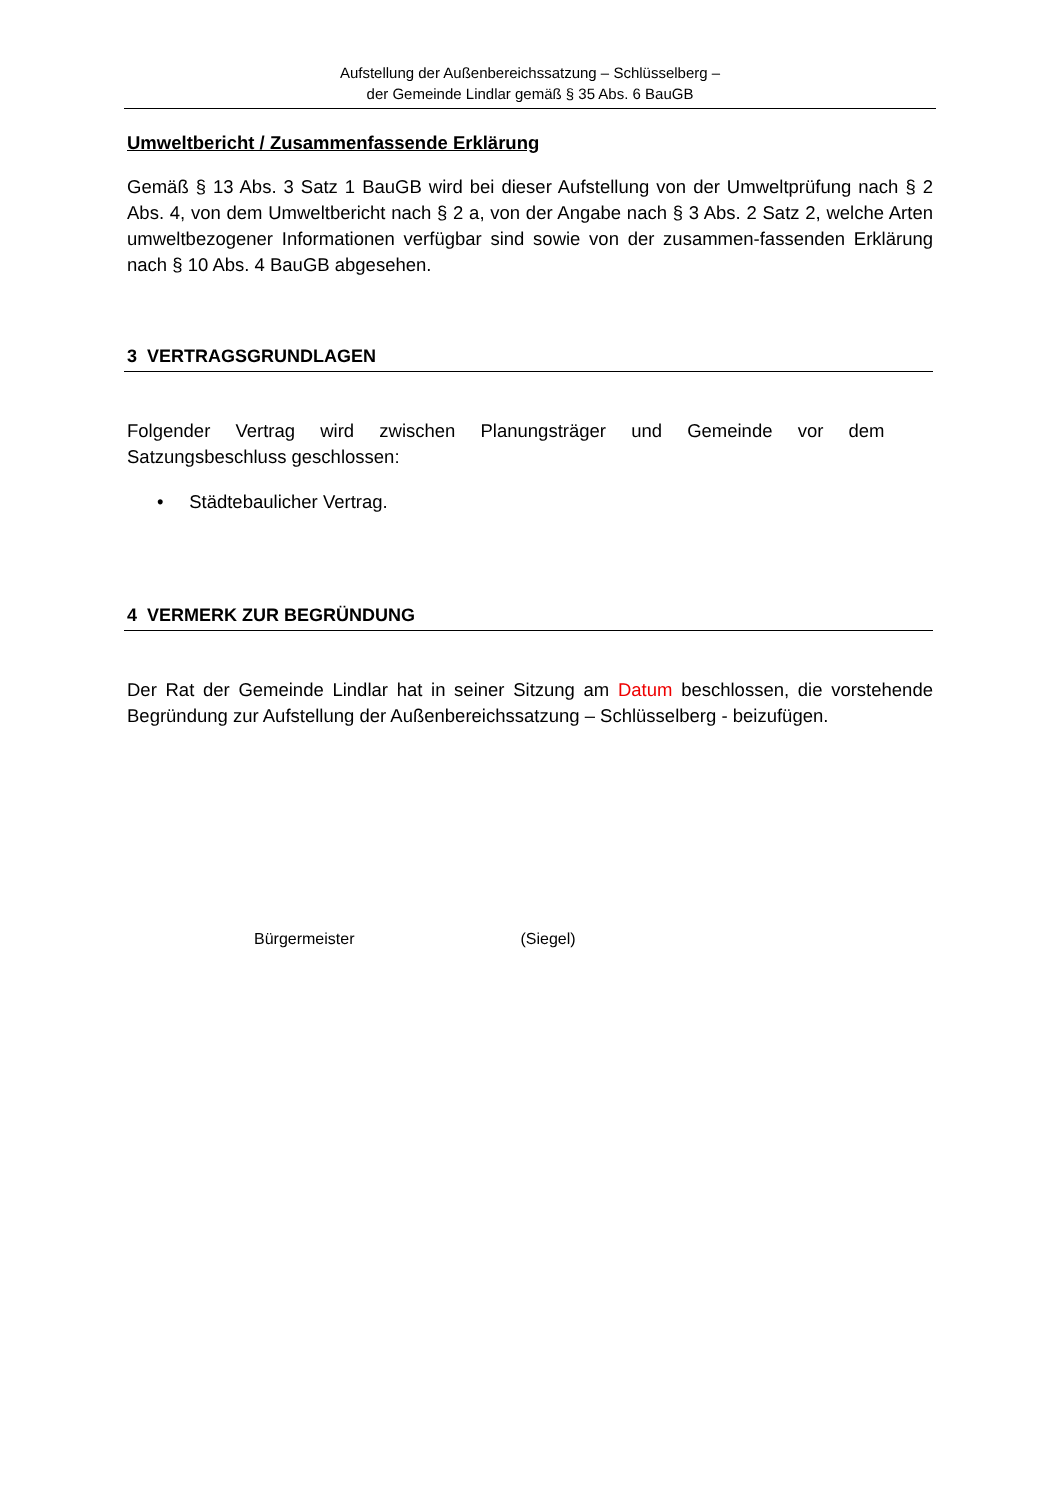Aufstellung der Außenbereichssatzung – Schlüsselberg –
der Gemeinde Lindlar gemäß § 35 Abs. 6 BauGB
Umweltbericht / Zusammenfassende Erklärung
Gemäß § 13 Abs. 3 Satz 1 BauGB wird bei dieser Aufstellung von der Umweltprüfung nach § 2 Abs. 4, von dem Umweltbericht nach § 2 a, von der Angabe nach § 3 Abs. 2 Satz 2, welche Arten umweltbezogener Informationen verfügbar sind sowie von der zusammen-fassenden Erklärung nach § 10 Abs. 4 BauGB abgesehen.
3 VERTRAGSGRUNDLAGEN
Folgender Vertrag wird zwischen Planungsträger und Gemeinde vor dem
Satzungsbeschluss geschlossen:
• Städtebaulicher Vertrag.
4 VERMERK ZUR BEGRÜNDUNG
Der Rat der Gemeinde Lindlar hat in seiner Sitzung am Datum beschlossen, die vorstehende Begründung zur Aufstellung der Außenbereichssatzung – Schlüsselberg - beizufügen.
Bürgermeister (Siegel)